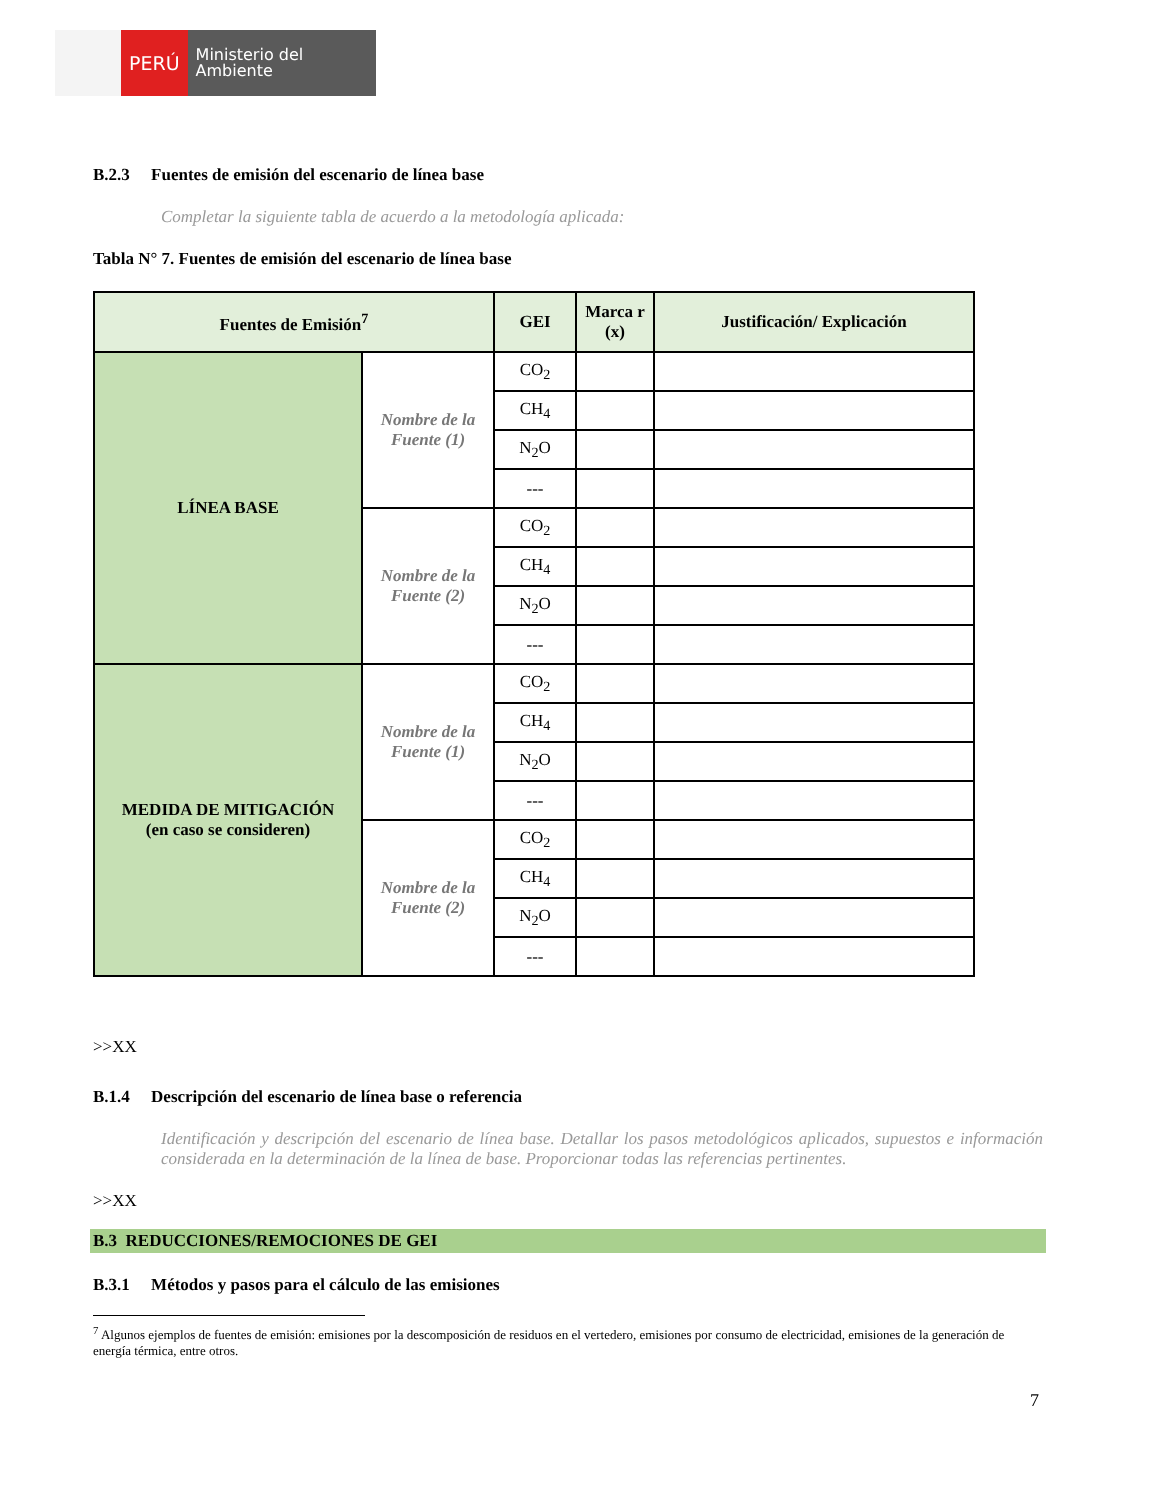PERÚ
Ministerio del Ambiente
B.2.3 Fuentes de emisión del escenario de línea base
Completar la siguiente tabla de acuerdo a la metodología aplicada:
Tabla N° 7. Fuentes de emisión del escenario de línea base
| Fuentes de Emisión<sup>7</sup> | | GEI | Marca r (x) | Justificación/ Explicación |
| --- | --- | --- | --- | --- |
| LÍNEA BASE | Nombre de la Fuente (1) | CO<sub>2</sub> | | |
| | | CH<sub>4</sub> | | |
| | | N<sub>2</sub>O | | |
| | | --- | | |
| | Nombre de la Fuente (2) | CO<sub>2</sub> | | |
| | | CH<sub>4</sub> | | |
| | | N<sub>2</sub>O | | |
| | | --- | | |
| MEDIDA DE MITIGACIÓN (en caso se consideren) | Nombre de la Fuente (1) | CO<sub>2</sub> | | |
| | | CH<sub>4</sub> | | |
| | | N<sub>2</sub>O | | |
| | | --- | | |
| | Nombre de la Fuente (2) | CO<sub>2</sub> | | |
| | | CH<sub>4</sub> | | |
| | | N<sub>2</sub>O | | |
| | | --- | | |
>>XX
B.1.4 Descripción del escenario de línea base o referencia
Identificación y descripción del escenario de línea base. Detallar los pasos metodológicos aplicados, supuestos e información considerada en la determinación de la línea de base. Proporcionar todas las referencias pertinentes.
>>XX
B.3 REDUCCIONES/REMOCIONES DE GEI
B.3.1 Métodos y pasos para el cálculo de las emisiones
<sup>7</sup> Algunos ejemplos de fuentes de emisión: emisiones por la descomposición de residuos en el vertedero, emisiones por consumo de electricidad, emisiones de la generación de energía térmica, entre otros.
7